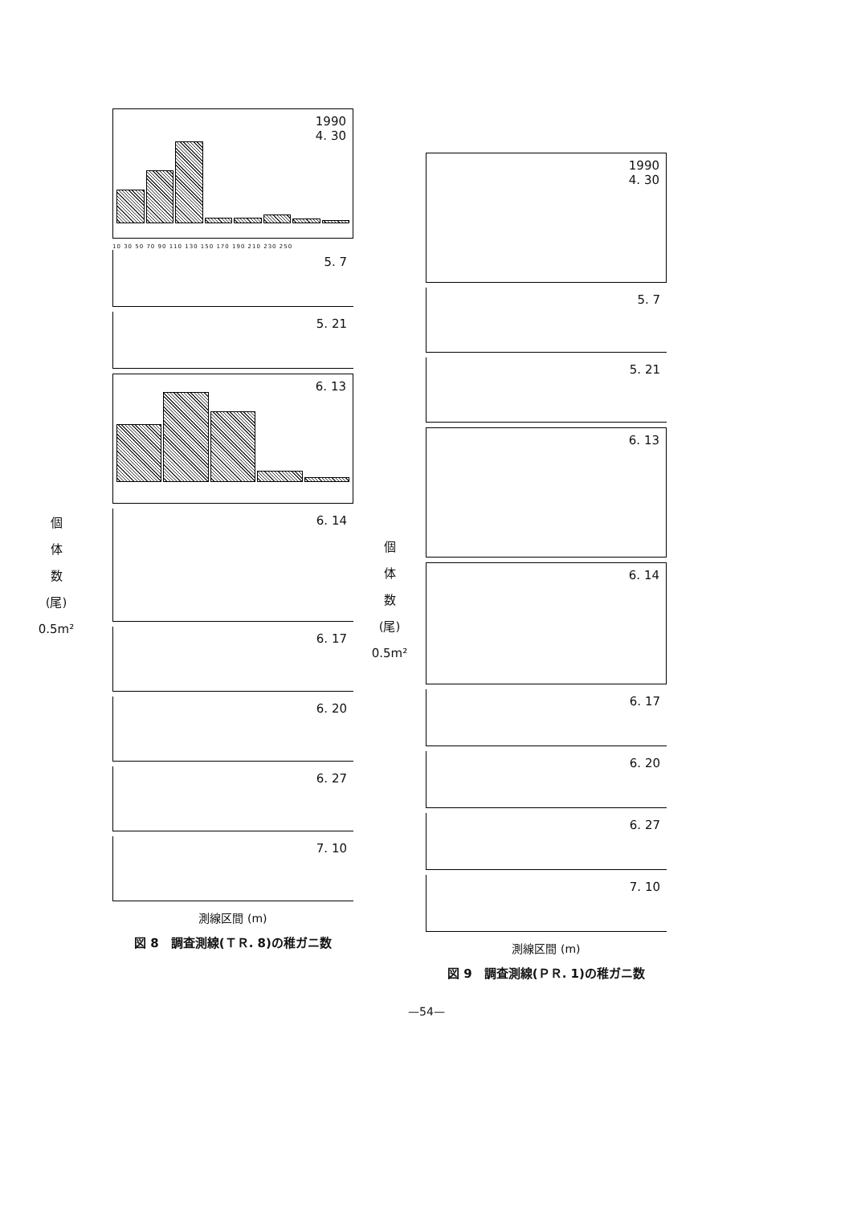個
体
数
(尾)
0.5m²
1990
4. 30
10 30 50 70 90 110 130 150 170 190 210 230 250
5. 7
5. 21
6. 13
6. 14
6. 17
6. 20
6. 27
7. 10
測線区間 (m)
図 8　調査測線(ＴＲ. 8)の稚ガニ数
個
体
数
(尾)
0.5m²
1990
4. 30
5. 7
5. 21
6. 13
6. 14
6. 17
6. 20
6. 27
7. 10
測線区間 (m)
図 9　調査測線(ＰＲ. 1)の稚ガニ数
—54—